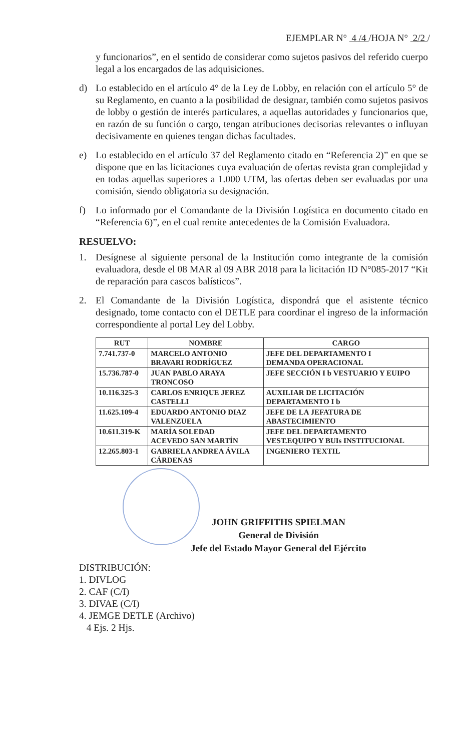EJEMPLAR N° 4 /4 /HOJA N° 2/2 /
y funcionarios”, en el sentido de considerar como sujetos pasivos del referido cuerpo legal a los encargados de las adquisiciones.
d) Lo establecido en el artículo 4° de la Ley de Lobby, en relación con el artículo 5° de su Reglamento, en cuanto a la posibilidad de designar, también como sujetos pasivos de lobby o gestión de interés particulares, a aquellas autoridades y funcionarios que, en razón de su función o cargo, tengan atribuciones decisorias relevantes o influyan decisivamente en quienes tengan dichas facultades.
e) Lo establecido en el artículo 37 del Reglamento citado en “Referencia 2)” en que se dispone que en las licitaciones cuya evaluación de ofertas revista gran complejidad y en todas aquellas superiores a 1.000 UTM, las ofertas deben ser evaluadas por una comisión, siendo obligatoria su designación.
f) Lo informado por el Comandante de la División Logística en documento citado en “Referencia 6)”, en el cual remite antecedentes de la Comisión Evaluadora.
RESUELVO:
1. Desígnese al siguiente personal de la Institución como integrante de la comisión evaluadora, desde el 08 MAR al 09 ABR 2018 para la licitación ID N°085-2017 “Kit de reparación para cascos balísticos”.
2. El Comandante de la División Logística, dispondrá que el asistente técnico designado, tome contacto con el DETLE para coordinar el ingreso de la información correspondiente al portal Ley del Lobby.
| RUT | NOMBRE | CARGO |
| --- | --- | --- |
| 7.741.737-0 | MARCELO ANTONIO BRAVARI RODRÍGUEZ | JEFE DEL DEPARTAMENTO I DEMANDA OPERACIONAL |
| 15.736.787-0 | JUAN PABLO ARAYA TRONCOSO | JEFE SECCIÓN I b VESTUARIO Y EUIPO |
| 10.116.325-3 | CARLOS ENRIQUE JEREZ CASTELLI | AUXILIAR DE LICITACIÓN DEPARTAMENTO I b |
| 11.625.109-4 | EDUARDO ANTONIO DIAZ VALENZUELA | JEFE DE LA JEFATURA DE ABASTECIMIENTO |
| 10.611.319-K | MARÍA SOLEDAD ACEVEDO SAN MARTÍN | JEFE DEL DEPARTAMENTO VEST.EQUIPO Y BUIs INSTITUCIONAL |
| 12.265.803-1 | GABRIELA ANDREA ÁVILA CÁRDENAS | INGENIERO TEXTIL |
JOHN GRIFFITHS SPIELMAN
General de División
Jefe del Estado Mayor General del Ejército
DISTRIBUCIÓN:
1. DIVLOG
2. CAF (C/I)
3. DIVAE (C/I)
4. JEMGE DETLE (Archivo)
4 Ejs. 2 Hjs.